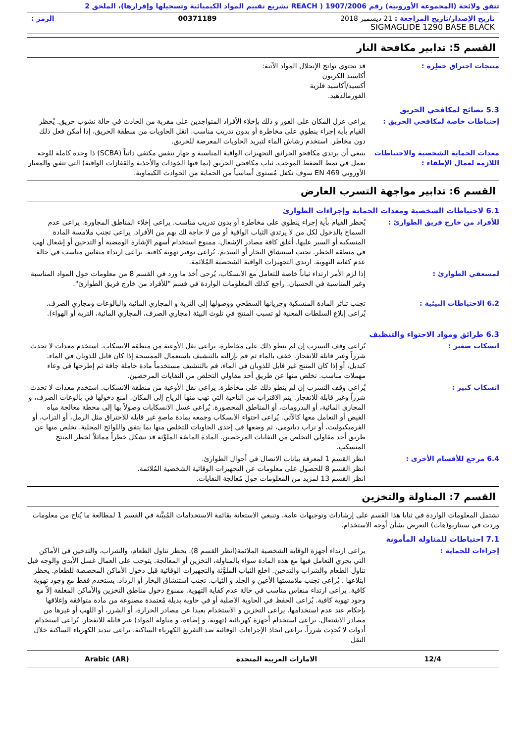تتفق ولائحة (المجموعة الأوروبية) رقم 1907/2006 ( REACH تشريع تقييم المواد الكيميائية وتسجيلها وإقرارها)، الملحق 2
تاريخ الإصدار/تاريخ المراجعة : 21 ديسمبر 2018 00371189 الرمز :
SIGMAGLIDE 1290 BASE BLACK
القسم 5: تدابير مكافحة النار
منتجات احتراق خطِرة : قد تحتوي نواتج الإنحلال المواد الآتية:
أكاسيد الكربون
أكسيد/أكاسيد فلزية
الفورمالدهيد.
5.3 نصائح لمكافحي الحريق
إحتياطات خاصة لمكافحي الحريق : يراعى عزل المكان على الفور و ذلك بإخلاء الأفراد المتواجدين على مقربة من الحادث في حالة نشوب حريق. يُحظر القيام بأية إجراء ينطوي على مخاطرة أو بدون تدريب مناسب. انقل الحاويات من منطقة الحريق، إذا أمكن فعل ذلك دون مخاطر. استخدم رشاش الماء لتبريد الحاويات المعرضة للحريق.
معدات الحماية الشخصية والاحتياطات اللازمة لعمال الإطفاء :
ينبغي أن يرتدي مكافحو الحرائق التجهيزات الواقية المناسبة و جهاز تنفس مكتفي ذاتياً (SCBA) ذا وحدة كاملة للوجه يعمل في نمط الضغط الموجب. ثياب مكافحي الحريق (بما فيها الخوذات والأحذية والقفازات الواقية) التي تتفق والمعيار الأوروبي EN 469 سوف تكفل مُستوى أساسياً من الحماية من الحوادث الكيماوية.
القسم 6: تدابير مواجهة التسرب العارض
6.1 لاحتياطات الشخصية ومعدات الحماية وإجراءات الطوارئ
للأفراد من خارج فريق الطوارئ : يُحظر القيام بأية إجراء ينطوي على مخاطرة أو بدون تدريب مناسب. يراعى إخلاء المناطق المجاورة. يراعى عدم السماح بالدخول لكل من لا يرتدي الثياب الواقية أو من لا حاجة لك بهم من الأفراد. يراعى تجنب ملامسة المادة المنسكبة أو السير عليها. أغلق كافة مصادر الإشعال. ممنوع استخدام أسهم الإشارة الومضية أو التدخين أو إشعال لهب في منطقة الخطر. تجنب استنشاق البخار أو السديم. يُراعى توفير تهوية كافية. يراعى ارتداء منفاس مناسب في حالة عدم كفاية التهوية. ارتدي التجهيزات الواقية الشخصية المُلائمة.
لمسعفي الطوارئ : إذا لزم الأمر ارتداء ثياباً خاصة للتعامل مع الانسكاب، يُرجى أخذ ما ورد في القسم 8 من معلومات حول المواد المناسبة وغير المناسبة في الحسبان. راجع كذلك المعلومات الواردة في قسم "للأفراد من خارج فريق الطوارئ".
6.2 الاحتياطات البيئية : تجنب تناثر المادة المنسكبة وجريانها السطحي ووصولها إلى التربة و المجاري المائية والبالوعات ومجاري الصرف. يُراعى إبلاغ السلطات المعنية لو تسبب المنتج في تلوث البيئة (مجاري الصرف، المجاري المائية، التربة أو الهواء).
6.3 طرائق ومواد الاحتواء والتنظيف
انسكاب صغير : يُراعى وقف التسرب إن لم ينطو ذلك على مخاطرة. يراعى نقل الأوعية من منطقة الانسكاب. استخدم معدات لا تحدث شرراً وغير قابلة للانفجار. خفف بالماء ثم قم بإزالته بالتنشيف باستعمال الممسحة إذا كان قابل للذوبان في الماء. كبديل، أو إذا كان المنتج غير قابل للذوبان في الماء، قم بالتنشيف مستخدماً مادة خاملة جافة ثم إطرحها في وعاء مهملات مناسب. تخلص منها عن طريق أحد مقاولي التخلص من النفايات المرخصين.
انسكاب كبير : يُراعى وقف التسرب إن لم ينطو ذلك على مخاطرة. يراعى نقل الأوعية من منطقة الانسكاب. استخدم معدات لا تحدث شرراً وغير قابلة للانفجار. يتم الاقتراب من الناحية التي تهب منها الرياح إلى المكان. امنع دخولها في بالوعات الصرف، و المجاري المائية، أو البدرومات، أو المناطق المحصورة. يُراعى غسل الانسكابات وصولاً بها إلى محطة معالجة مياه الفيض أو التعامل معها كالآتي. يُراعى احتواء الانسكاب وجمعه بمادة ماصةٍ غير قابلة للاحتراق مثل الرمل، أو التراب، أو الفرميكيوليت، أو تراب دياتومي، ثم وضعها في إحدى الحاويات للتخلص منها بما يتفق واللوائح المحلية. تخلص منها عن طريق أحد مقاولي التخلص من النفايات المرخصين. المادة الماصّة الملوَّثة قد تشكل خطراً مماثلاً لخطر المنتج المنسكب.
6.4 مرجع للأقسام الأخرى : انظر القسم 1 لمعرفة بيانات الاتصال في أحوال الطوارئ.
انظر القسم 8 للحصول على معلومات عن التجهيزات الوقائية الشخصية المُلائمة.
انظر القسم 13 لمزيد من المعلومات حول مُعالجة النفايات.
القسم 7: المناولة والتخزين
تشتمل المعلومات الواردة في ثنايا هذا القسم على إرشادات وتوجيهات عامة. وتنبغي الاستعانة بقائمة الاستخدامات المُبيَّنة في القسم 1 لمطالعة ما يُتاح من معلومات وردت في سيناريو(هات) التعرض بشأن أوجه الاستخدام.
7.1 احتياطات للمناولة المأمونة
إجراءات للحماية : يراعى ارتداء أجهزة الوقاية الشخصية الملائمة(انظر القسم 8). يحظر تناول الطعام، والشراب، والتدخين في الأماكن التي يجري التعامل فيها مع هذه المادة سواء بالمناولة، التخزين أو المعالجة. يتوجب على العمال غسل الأيدي والوجه قبل تناول الطعام والشراب والتدخين. اخلع الثياب الملوَّثة والتجهيزات الوقائية قبل دخول الأماكن المخصصة للطعام. يحظر ابتلاعها . يُراعى تجنب ملامستها الأعين و الجلد و الثياب. تجنب استنشاق البخار أو الرذاذ. يستخدم فقط مع وجود تهوية كافية. يراعى ارتداء منفاس مناسب في حالة عدم كفاية التهوية. ممنوع دخول مناطق التخزين والأماكن المغلقة إلاّ مع وجود تهوية كافية. يُراعى الحفظ في الحاوية الاصلية أو في حاوية بديلة مُعتمدة مصنوعة من مادة متوافقة وإغلاقها بإحكام عند عدم استخدامها. يراعى التخزين و الاستخدام بعيدا عن مصادر الحرارة، أو الشرر، أو اللهب أو غيرها من مصادر الاشتعال. يراعى استخدام أجهزة كهربائية (تهوية، و إضاءة، و مناولة المواد) غير قابلة للانفجار. يُراعى استخدام أدوات لا تُحدِث شرراً. يراعى اتخاذ الإجراءات الوقائية ضد التفريغ الكهرباء الساكنة. يراعى تبديد الكهرباء الساكنة خلال النقل
12/4 الامارات العربية المتحدة Arabic (AR)